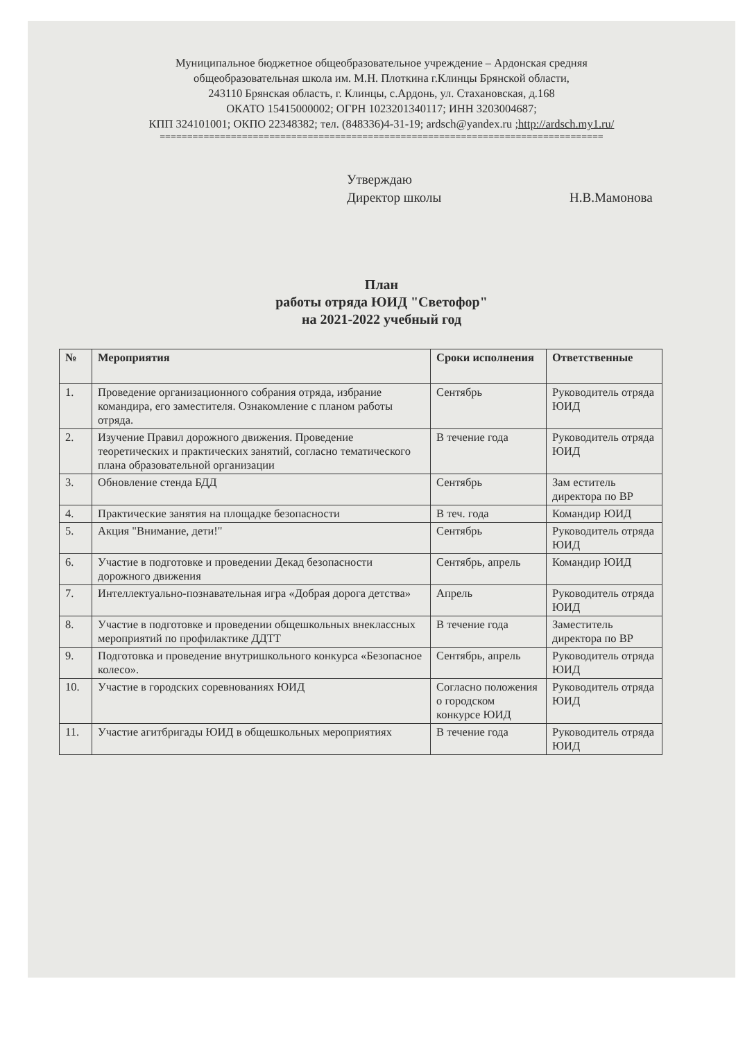Муниципальное бюджетное общеобразовательное учреждение – Ардонская средняя
общеобразовательная школа им. М.Н. Плоткина г.Клинцы Брянской области,
243110 Брянская область, г. Клинцы, с.Ардонь, ул. Стахановская, д.168
ОКАТО 15415000002; ОГРН 1023201340117; ИНН 3203004687;
КПП 324101001; ОКПО 22348382; тел. (848336)4-31-19; ardsch@yandex.ru ;http://ardsch.my1.ru/
=================================================================================
Утверждаю
Директор школы Н.В.Мамонова
План
работы отряда ЮИД "Светофор"
на 2021-2022 учебный год
| № | Мероприятия | Сроки исполнения | Ответственные |
| --- | --- | --- | --- |
| 1. | Проведение организационного собрания отряда, избрание командира, его заместителя. Ознакомление с планом работы отряда. | Сентябрь | Руководитель отряда ЮИД |
| 2. | Изучение Правил дорожного движения. Проведение теоретических и практических занятий, согласно тематического плана образовательной организации | В течение года | Руководитель отряда ЮИД |
| 3. | Обновление стенда БДД | Сентябрь | Зам еститель директора по ВР |
| 4. | Практические занятия на площадке безопасности | В теч. года | Командир ЮИД |
| 5. | Акция "Внимание, дети!" | Сентябрь | Руководитель отряда ЮИД |
| 6. | Участие в подготовке и проведении Декад безопасности дорожного движения | Сентябрь, апрель | Командир ЮИД |
| 7. | Интеллектуально-познавательная игра «Добрая дорога детства» | Апрель | Руководитель отряда ЮИД |
| 8. | Участие в подготовке и проведении общешкольных внеклассных мероприятий по профилактике ДДТТ | В течение года | Заместитель директора по ВР |
| 9. | Подготовка и проведение внутришкольного конкурса «Безопасное колесо». | Сентябрь, апрель | Руководитель отряда ЮИД |
| 10. | Участие в городских соревнованиях ЮИД | Согласно положения о городском конкурсе ЮИД | Руководитель отряда ЮИД |
| 11. | Участие агитбригады ЮИД в общешкольных мероприятиях | В течение года | Руководитель отряда ЮИД |